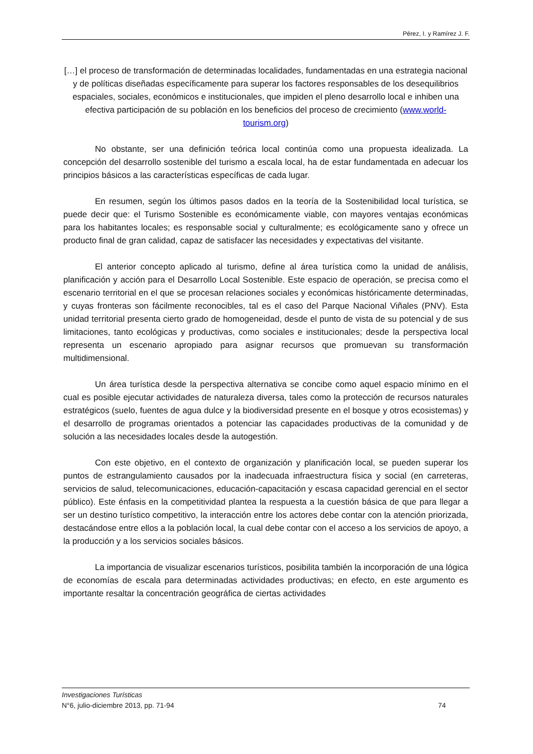Pérez, I. y Ramírez J. F.
[…] el proceso de transformación de determinadas localidades, fundamentadas en una estrategia nacional y de políticas diseñadas específicamente para superar los factores responsables de los desequilibrios espaciales, sociales, económicos e institucionales, que impiden el pleno desarrollo local e inhiben una efectiva participación de su población en los beneficios del proceso de crecimiento (www.world-tourism.org)
No obstante, ser una definición teórica local continúa como una propuesta idealizada. La concepción del desarrollo sostenible del turismo a escala local, ha de estar fundamentada en adecuar los principios básicos a las características específicas de cada lugar.
En resumen, según los últimos pasos dados en la teoría de la Sostenibilidad local turística, se puede decir que: el Turismo Sostenible es económicamente viable, con mayores ventajas económicas para los habitantes locales; es responsable social y culturalmente; es ecológicamente sano y ofrece un producto final de gran calidad, capaz de satisfacer las necesidades y expectativas del visitante.
El anterior concepto aplicado al turismo, define al área turística como la unidad de análisis, planificación y acción para el Desarrollo Local Sostenible. Este espacio de operación, se precisa como el escenario territorial en el que se procesan relaciones sociales y económicas históricamente determinadas, y cuyas fronteras son fácilmente reconocibles, tal es el caso del Parque Nacional Viñales (PNV). Esta unidad territorial presenta cierto grado de homogeneidad, desde el punto de vista de su potencial y de sus limitaciones, tanto ecológicas y productivas, como sociales e institucionales; desde la perspectiva local representa un escenario apropiado para asignar recursos que promuevan su transformación multidimensional.
Un área turística desde la perspectiva alternativa se concibe como aquel espacio mínimo en el cual es posible ejecutar actividades de naturaleza diversa, tales como la protección de recursos naturales estratégicos (suelo, fuentes de agua dulce y la biodiversidad presente en el bosque y otros ecosistemas) y el desarrollo de programas orientados a potenciar las capacidades productivas de la comunidad y de solución a las necesidades locales desde la autogestión.
Con este objetivo, en el contexto de organización y planificación local, se pueden superar los puntos de estrangulamiento causados por la inadecuada infraestructura física y social (en carreteras, servicios de salud, telecomunicaciones, educación-capacitación y escasa capacidad gerencial en el sector público). Este énfasis en la competitividad plantea la respuesta a la cuestión básica de que para llegar a ser un destino turístico competitivo, la interacción entre los actores debe contar con la atención priorizada, destacándose entre ellos a la población local, la cual debe contar con el acceso a los servicios de apoyo, a la producción y a los servicios sociales básicos.
La importancia de visualizar escenarios turísticos, posibilita también la incorporación de una lógica de economías de escala para determinadas actividades productivas; en efecto, en este argumento es importante resaltar la concentración geográfica de ciertas actividades
Investigaciones Turísticas
N°6, julio-diciembre 2013, pp. 71-94 74